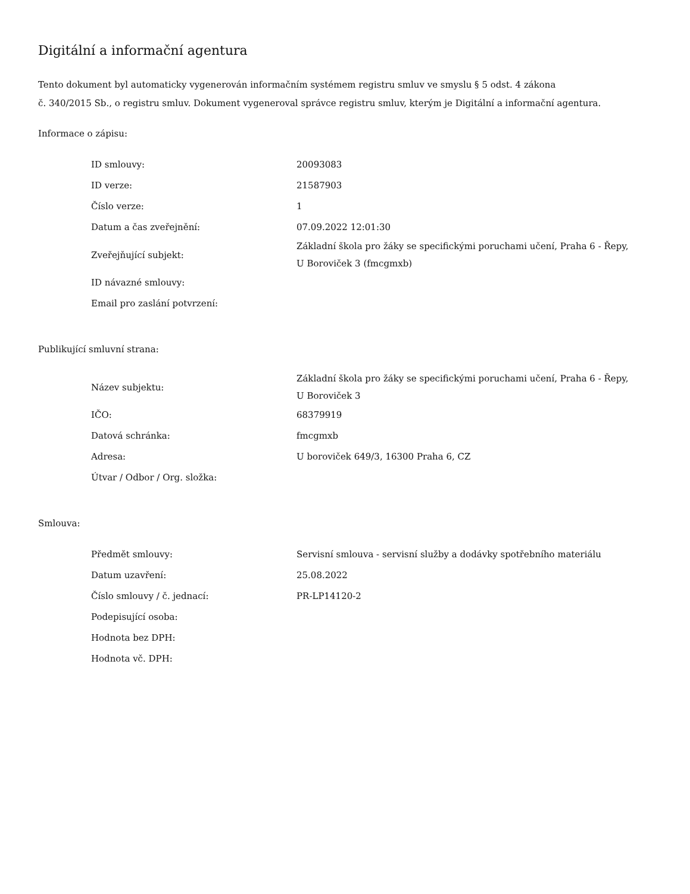Digitální a informační agentura
Tento dokument byl automaticky vygenerován informačním systémem registru smluv ve smyslu § 5 odst. 4 zákona
č. 340/2015 Sb., o registru smluv. Dokument vygeneroval správce registru smluv, kterým je Digitální a informační agentura.
Informace o zápisu:
| ID smlouvy: | 20093083 |
| ID verze: | 21587903 |
| Číslo verze: | 1 |
| Datum a čas zveřejnění: | 07.09.2022 12:01:30 |
| Zveřejňující subjekt: | Základní škola pro žáky se specifickými poruchami učení, Praha 6 - Řepy, U Boroviček 3 (fmcgmxb) |
| ID návazné smlouvy: | |
| Email pro zaslání potvrzení: | |
Publikující smluvní strana:
| Název subjektu: | Základní škola pro žáky se specifickými poruchami učení, Praha 6 - Řepy, U Boroviček 3 |
| IČO: | 68379919 |
| Datová schránka: | fmcgmxb |
| Adresa: | U boroviček 649/3, 16300 Praha 6, CZ |
| Útvar / Odbor / Org. složka: | |
Smlouva:
| Předmět smlouvy: | Servisní smlouva - servisní služby a dodávky spotřebního materiálu |
| Datum uzavření: | 25.08.2022 |
| Číslo smlouvy / č. jednací: | PR-LP14120-2 |
| Podepisující osoba: | |
| Hodnota bez DPH: | |
| Hodnota vč. DPH: | |